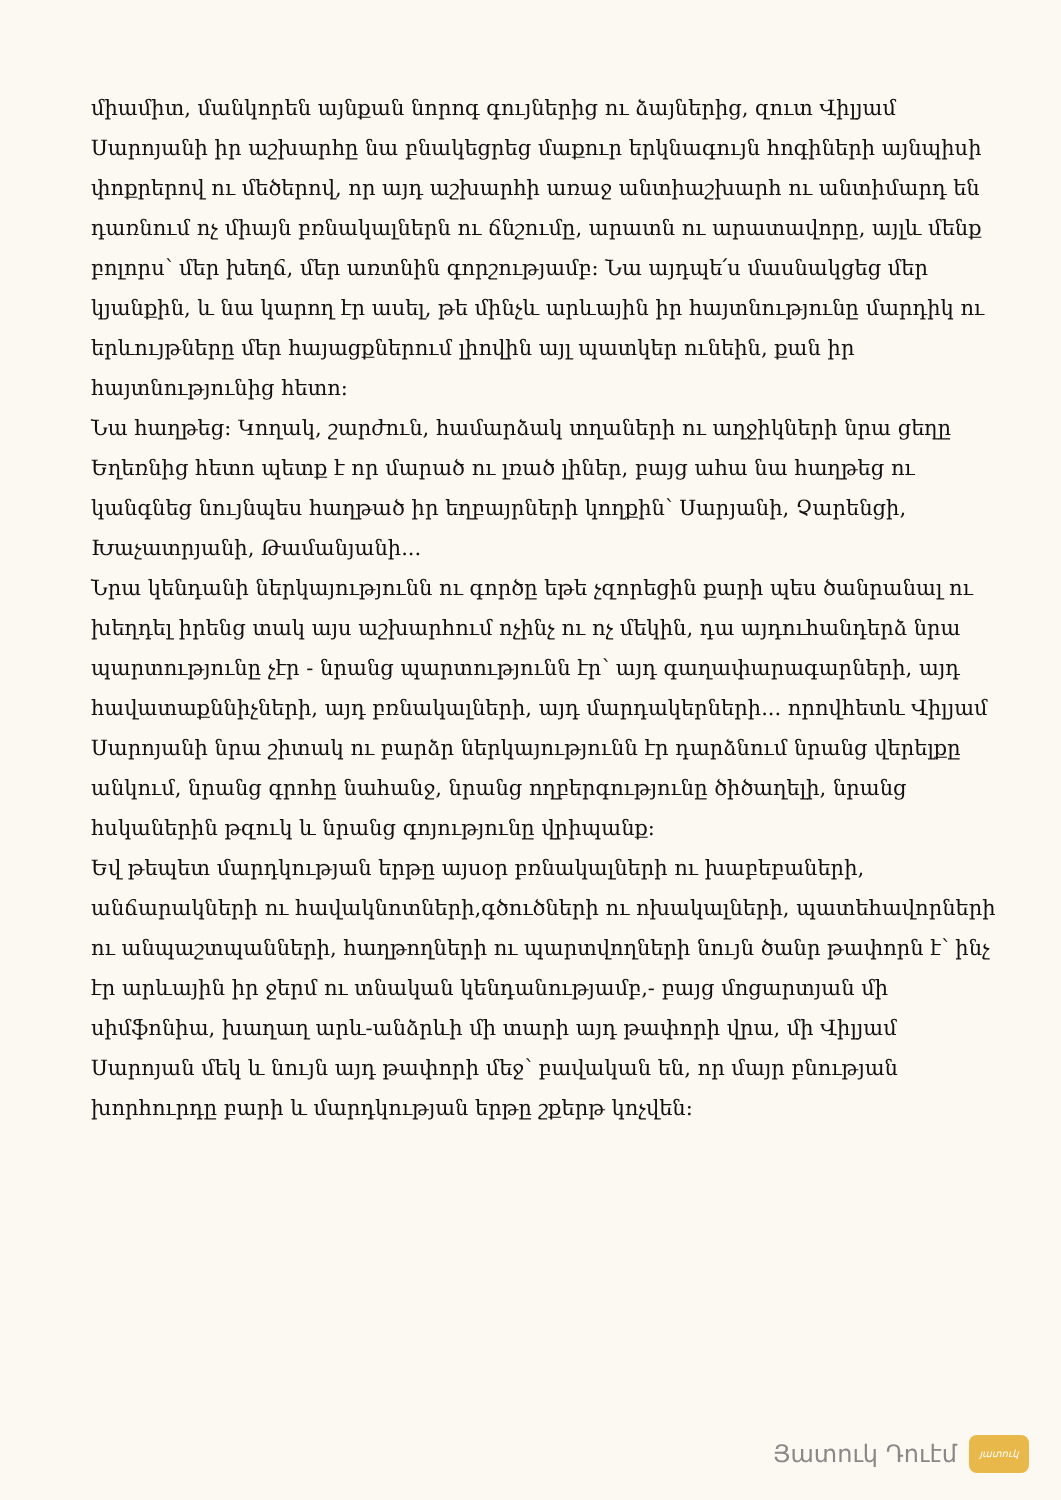միամիտ, մանկորեն այնքան նորոգ գույներից ու ձայներից, զուտ Վիլյամ Սարոյանի իր աշխարհը նա բնակեցրեց մաքուր երկնագույն հոգիների այնպիսի փոքրերով ու մեծերով, որ այդ աշխարհի առաջ անտիաշխարհ ու անտիմարդ են դառնում ոչ միայն բռնակալներն ու ճնշումը, արատն ու արատավորը, այլև մենք բոլորս՝ մեր խեղճ, մեր առտնին գորշությամբ: Նա այդպե՛ս մասնակցեց մեր կյանքին, և նա կարող էր ասել, թե մինչև արևային իր հայտնությունը մարդիկ ու երևույթները մեր հայացքներում լիովին այլ պատկեր ունեին, քան իր հայտնությունից հետո:
Նա հաղթեց: Կողակ, շարժուն, համարձակ տղաների ու աղջիկների նրա ցեղը Եղեռնից հետո պետք է որ մարած ու լռած լիներ, բայց ահա նա հաղթեց ու կանգնեց նույնպես հաղթած իր եղբայրների կողքին՝ Սարյանի, Չարենցի, Խաչատրյանի, Թամանյանի...
Նրա կենդանի ներկայությունն ու գործը եթե չզորեցին քարի պես ծանրանալ ու խեղդել իրենց տակ այս աշխարհում ոչինչ ու ոչ մեկին, դա այդուհանդերձ նրա պարտությունը չէր - նրանց պարտությունն էր՝ այդ գաղափարագարների, այդ հավատաքննիչների, այդ բռնակալների, այդ մարդակերների... որովհետև Վիլյամ Սարոյանի նրա շիտակ ու բարձր ներկայությունն էր դարձնում նրանց վերելքը անկում, նրանց գրոհը նահանջ, նրանց ողբերգությունը ծիծաղելի, նրանց հսկաներին թզուկ և նրանց գոյությունը վրիպանք:
Եվ թեպետ մարդկության երթը այսօր բռնակալների ու խաբեբաների, անճարակների ու հավակնոտների,գծուծների ու ոխակալների, պատեհավորների ու անպաշտպանների, հաղթողների ու պարտվողների նույն ծանր թափորն է՝ ինչ էր արևային իր ջերմ ու տնական կենդանությամբ,- բայց մոցարտյան մի սիմֆոնիա, խաղաղ արև-անձրևի մի տարի այդ թափորի վրա, մի Վիլյամ Սարոյան մեկ և նույն այդ թափորի մեջ՝ բավական են, որ մայր բնության խորհուրդը բարի և մարդկության երթը շքերթ կոչվեն:
Յատուկ Դուէմ
յատուկ